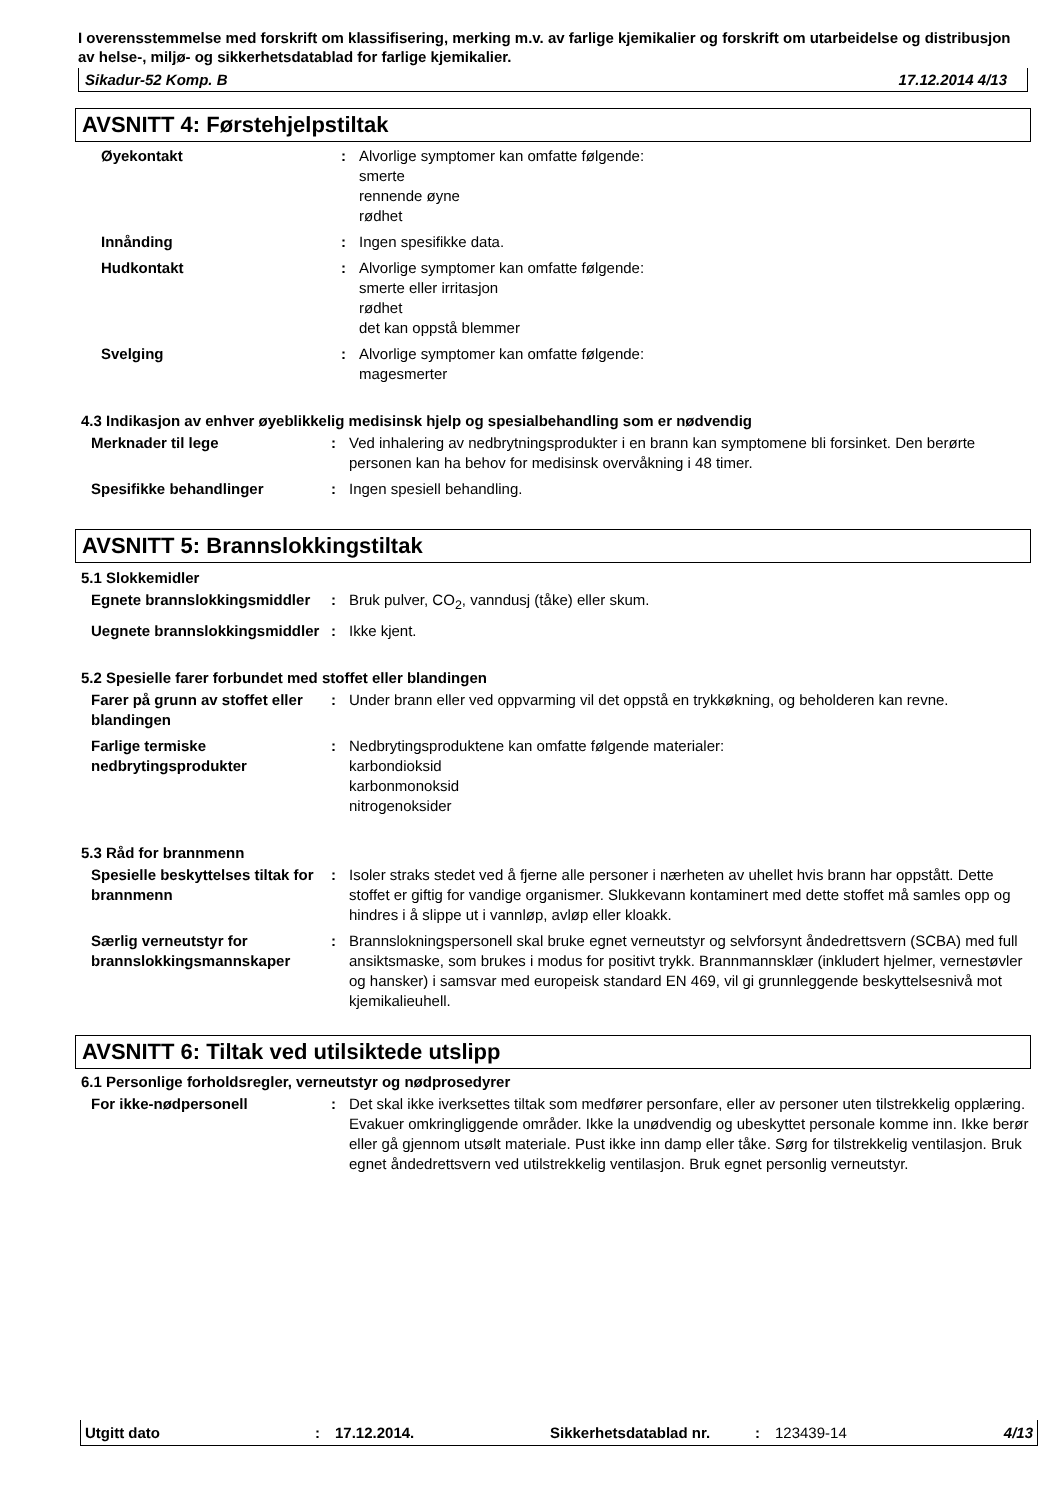I overensstemmelse med forskrift om klassifisering, merking m.v. av farlige kjemikalier og forskrift om utarbeidelse og distribusjon av helse-, miljø- og sikkerhetsdatablad for farlige kjemikalier.
Sikadur-52 Komp. B 17.12.2014 4/13
AVSNITT 4: Førstehjelpstiltak
Øyekontakt : Alvorlige symptomer kan omfatte følgende:
smerte
rennende øyne
rødhet
Innånding : Ingen spesifikke data.
Hudkontakt : Alvorlige symptomer kan omfatte følgende:
smerte eller irritasjon
rødhet
det kan oppstå blemmer
Svelging : Alvorlige symptomer kan omfatte følgende:
magesmerter
4.3 Indikasjon av enhver øyeblikkelig medisinsk hjelp og spesialbehandling som er nødvendig
Merknader til lege : Ved inhalering av nedbrytningsprodukter i en brann kan symptomene bli forsinket. Den berørte personen kan ha behov for medisinsk overvåkning i 48 timer.
Spesifikke behandlinger : Ingen spesiell behandling.
AVSNITT 5: Brannslokkingstiltak
5.1 Slokkemidler
Egnete brannslokkingsmiddler
: Bruk pulver, CO<sub>2</sub>, vanndusj (tåke) eller skum.
Uegnete brannslokkingsmiddler
: Ikke kjent.
5.2 Spesielle farer forbundet med stoffet eller blandingen
Farer på grunn av stoffet eller blandingen
: Under brann eller ved oppvarming vil det oppstå en trykkøkning, og beholderen kan revne.
Farlige termiske nedbrytingsprodukter
: Nedbrytingsproduktene kan omfatte følgende materialer:
karbondioksid
karbonmonoksid
nitrogenoksider
5.3 Råd for brannmenn
Spesielle beskyttelses tiltak for brannmenn
: Isoler straks stedet ved å fjerne alle personer i nærheten av uhellet hvis brann har oppstått. Dette stoffet er giftig for vandige organismer. Slukkevann kontaminert med dette stoffet må samles opp og hindres i å slippe ut i vannløp, avløp eller kloakk.
Særlig verneutstyr for brannslokkingsmannskaper
: Brannslokningspersonell skal bruke egnet verneutstyr og selvforsynt åndedrettsvern (SCBA) med full ansiktsmaske, som brukes i modus for positivt trykk. Brannmannsklær (inkludert hjelmer, vernestøvler og hansker) i samsvar med europeisk standard EN 469, vil gi grunnleggende beskyttelsesnivå mot kjemikalieuhell.
AVSNITT 6: Tiltak ved utilsiktede utslipp
6.1 Personlige forholdsregler, verneutstyr og nødprosedyrer
For ikke-nødpersonell : Det skal ikke iverksettes tiltak som medfører personfare, eller av personer uten tilstrekkelig opplæring. Evakuer omkringliggende områder. Ikke la unødvendig og ubeskyttet personale komme inn. Ikke berør eller gå gjennom utsølt materiale. Pust ikke inn damp eller tåke. Sørg for tilstrekkelig ventilasjon. Bruk egnet åndedrettsvern ved utilstrekkelig ventilasjon. Bruk egnet personlig verneutstyr.
Utgitt dato: 17.12.2014. Sikkerhetsdatablad nr.: 123439-14 4/13